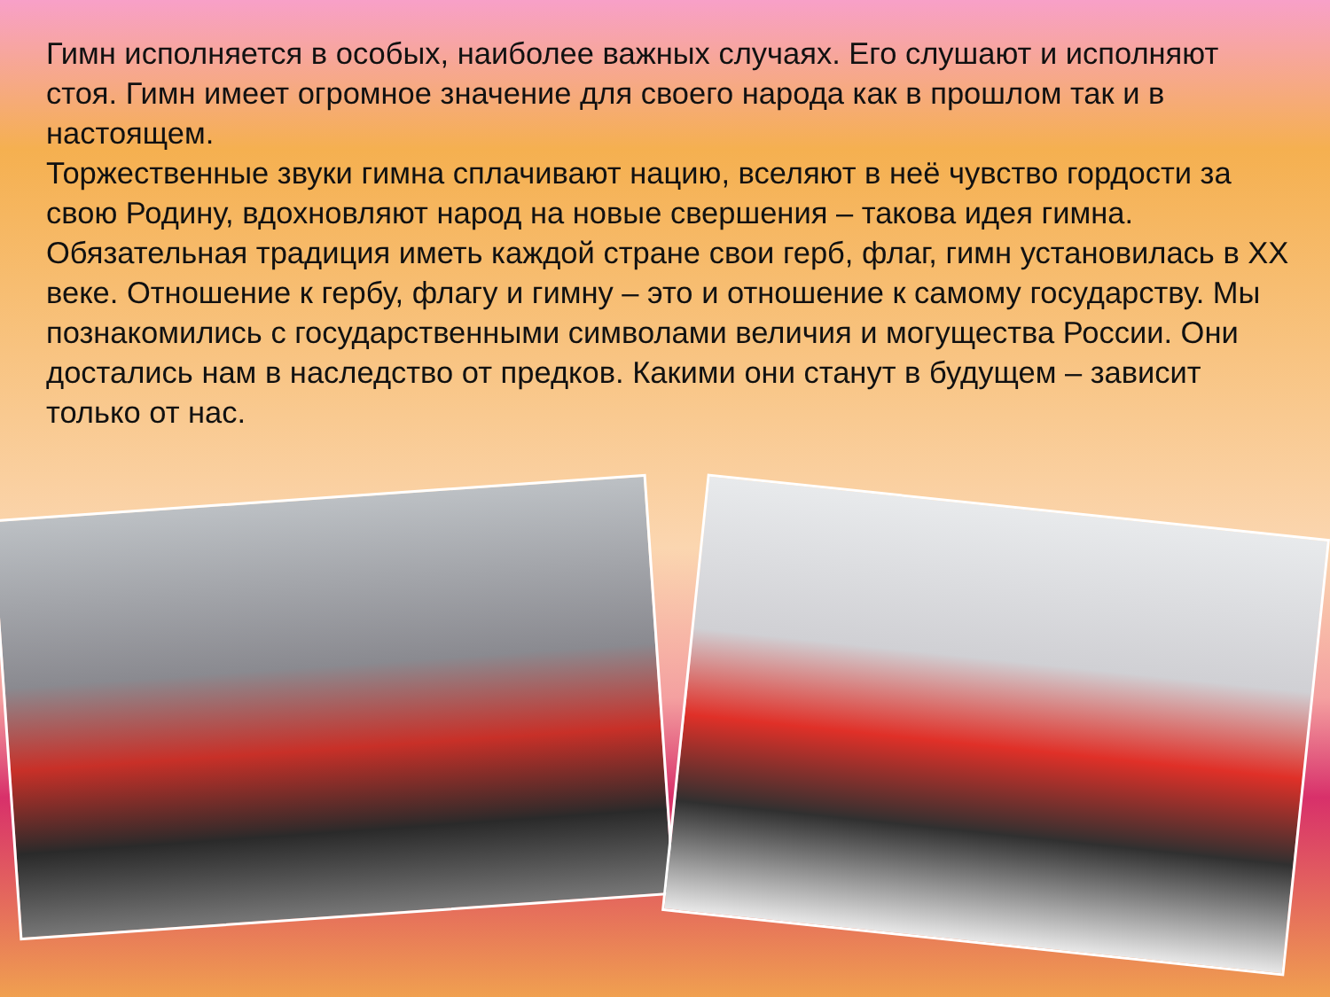Гимн исполняется в особых, наиболее важных случаях. Его слушают и исполняют стоя. Гимн имеет огромное значение для своего народа как в прошлом так и в настоящем.
Торжественные звуки гимна сплачивают нацию, вселяют в неё чувство гордости за свою Родину, вдохновляют народ на новые свершения – такова идея гимна.
Обязательная традиция иметь каждой стране свои герб, флаг, гимн установилась в XX веке. Отношение к гербу, флагу и гимну – это и отношение к самому государству. Мы познакомились с государственными символами величия и могущества России. Они достались нам в наследство от предков. Какими они станут в будущем – зависит только от нас.